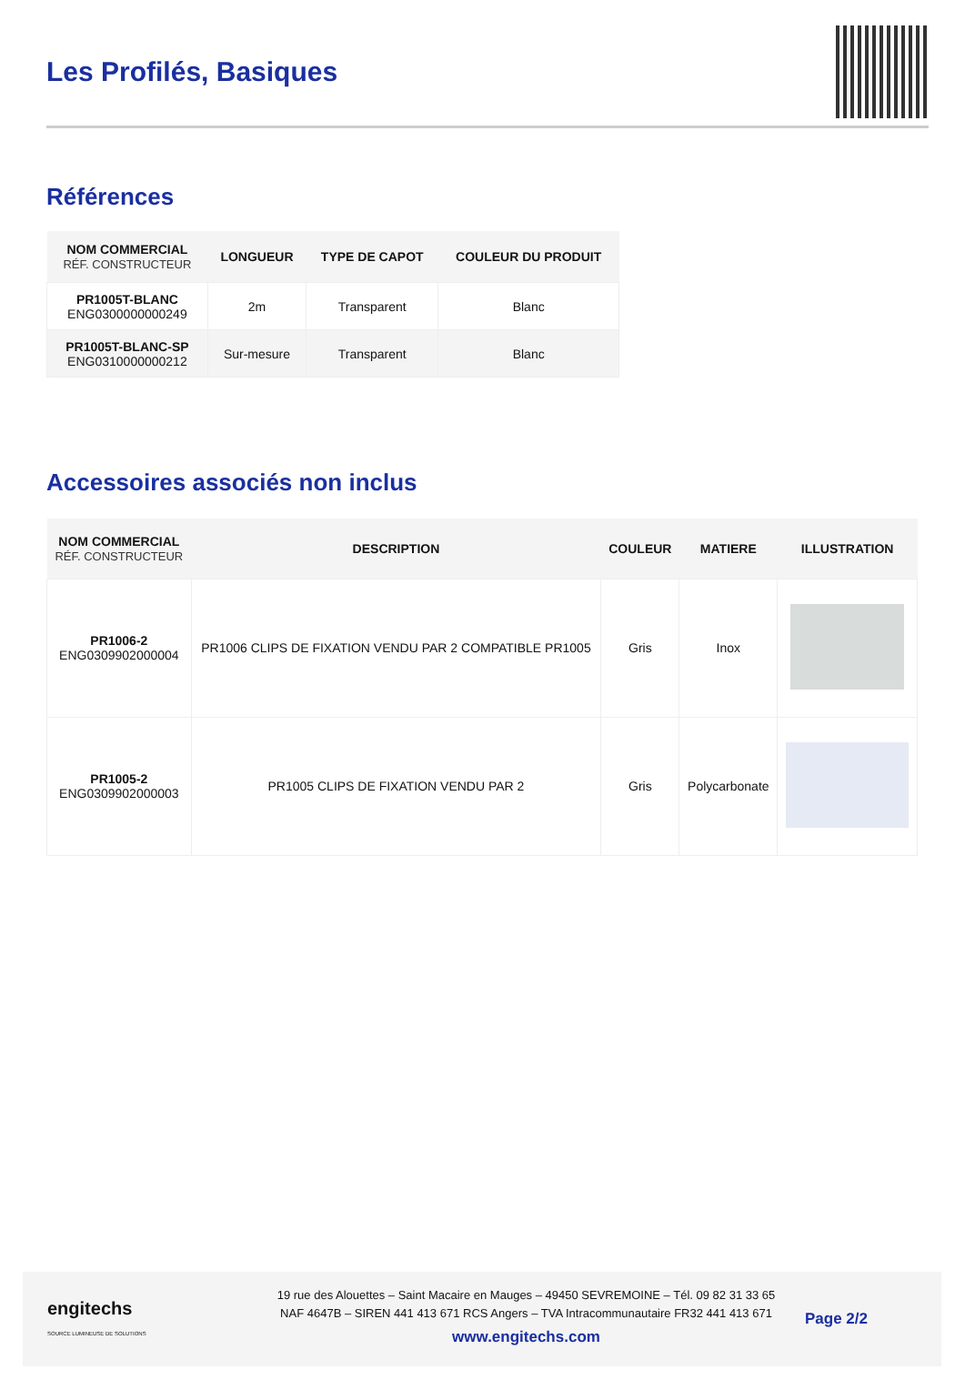Les Profilés, Basiques
Références
| NOM COMMERCIAL RÉF. CONSTRUCTEUR | LONGUEUR | TYPE DE CAPOT | COULEUR DU PRODUIT |
| --- | --- | --- | --- |
| PR1005T-BLANC ENG0300000000249 | 2m | Transparent | Blanc |
| PR1005T-BLANC-SP ENG0310000000212 | Sur-mesure | Transparent | Blanc |
Accessoires associés non inclus
| NOM COMMERCIAL RÉF. CONSTRUCTEUR | DESCRIPTION | COULEUR | MATIERE | ILLUSTRATION |
| --- | --- | --- | --- | --- |
| PR1006-2 ENG0309902000004 | PR1006 CLIPS DE FIXATION VENDU PAR 2 COMPATIBLE PR1005 | Gris | Inox | |
| PR1005-2 ENG0309902000003 | PR1005 CLIPS DE FIXATION VENDU PAR 2 | Gris | Polycarbonate | |
engitechs
SOURCE LUMINEUSE DE SOLUTIONS
19 rue des Alouettes – Saint Macaire en Mauges – 49450 SEVREMOINE – Tél. 09 82 31 33 65
NAF 4647B – SIREN 441 413 671 RCS Angers – TVA Intracommunautaire FR32 441 413 671
www.engitechs.com
Page 2/2